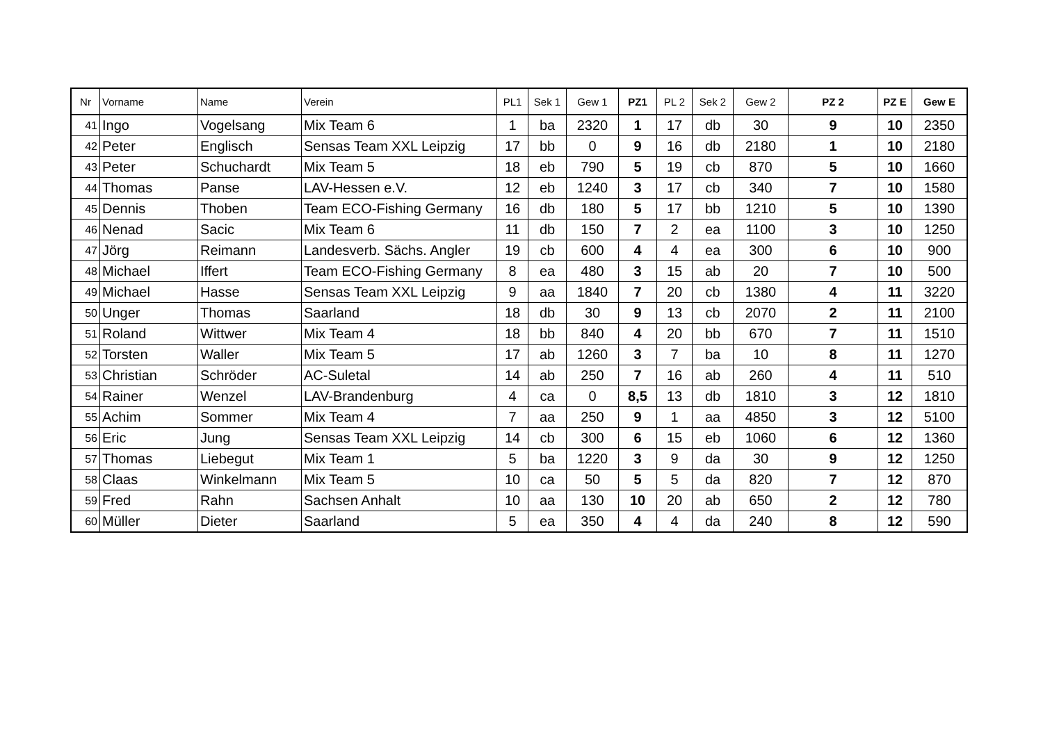| Nr | Vorname | Name | Verein | PL1 | Sek 1 | Gew 1 | PZ1 | PL 2 | Sek 2 | Gew 2 | PZ 2 | PZ E | Gew E |
| --- | --- | --- | --- | --- | --- | --- | --- | --- | --- | --- | --- | --- | --- |
| 41 | Ingo | Vogelsang | Mix Team 6 | 1 | ba | 2320 | 1 | 17 | db | 30 | 9 | 10 | 2350 |
| 42 | Peter | Englisch | Sensas Team XXL Leipzig | 17 | bb | 0 | 9 | 16 | db | 2180 | 1 | 10 | 2180 |
| 43 | Peter | Schuchardt | Mix Team 5 | 18 | eb | 790 | 5 | 19 | cb | 870 | 5 | 10 | 1660 |
| 44 | Thomas | Panse | LAV-Hessen e.V. | 12 | eb | 1240 | 3 | 17 | cb | 340 | 7 | 10 | 1580 |
| 45 | Dennis | Thoben | Team ECO-Fishing Germany | 16 | db | 180 | 5 | 17 | bb | 1210 | 5 | 10 | 1390 |
| 46 | Nenad | Sacic | Mix Team 6 | 11 | db | 150 | 7 | 2 | ea | 1100 | 3 | 10 | 1250 |
| 47 | Jörg | Reimann | Landesverb. Sächs. Angler | 19 | cb | 600 | 4 | 4 | ea | 300 | 6 | 10 | 900 |
| 48 | Michael | Iffert | Team ECO-Fishing Germany | 8 | ea | 480 | 3 | 15 | ab | 20 | 7 | 10 | 500 |
| 49 | Michael | Hasse | Sensas Team XXL Leipzig | 9 | aa | 1840 | 7 | 20 | cb | 1380 | 4 | 11 | 3220 |
| 50 | Unger | Thomas | Saarland | 18 | db | 30 | 9 | 13 | cb | 2070 | 2 | 11 | 2100 |
| 51 | Roland | Wittwer | Mix Team 4 | 18 | bb | 840 | 4 | 20 | bb | 670 | 7 | 11 | 1510 |
| 52 | Torsten | Waller | Mix Team 5 | 17 | ab | 1260 | 3 | 7 | ba | 10 | 8 | 11 | 1270 |
| 53 | Christian | Schröder | AC-Suletal | 14 | ab | 250 | 7 | 16 | ab | 260 | 4 | 11 | 510 |
| 54 | Rainer | Wenzel | LAV-Brandenburg | 4 | ca | 0 | 8,5 | 13 | db | 1810 | 3 | 12 | 1810 |
| 55 | Achim | Sommer | Mix Team 4 | 7 | aa | 250 | 9 | 1 | aa | 4850 | 3 | 12 | 5100 |
| 56 | Eric | Jung | Sensas Team XXL Leipzig | 14 | cb | 300 | 6 | 15 | eb | 1060 | 6 | 12 | 1360 |
| 57 | Thomas | Liebegut | Mix Team 1 | 5 | ba | 1220 | 3 | 9 | da | 30 | 9 | 12 | 1250 |
| 58 | Claas | Winkelmann | Mix Team 5 | 10 | ca | 50 | 5 | 5 | da | 820 | 7 | 12 | 870 |
| 59 | Fred | Rahn | Sachsen Anhalt | 10 | aa | 130 | 10 | 20 | ab | 650 | 2 | 12 | 780 |
| 60 | Müller | Dieter | Saarland | 5 | ea | 350 | 4 | 4 | da | 240 | 8 | 12 | 590 |